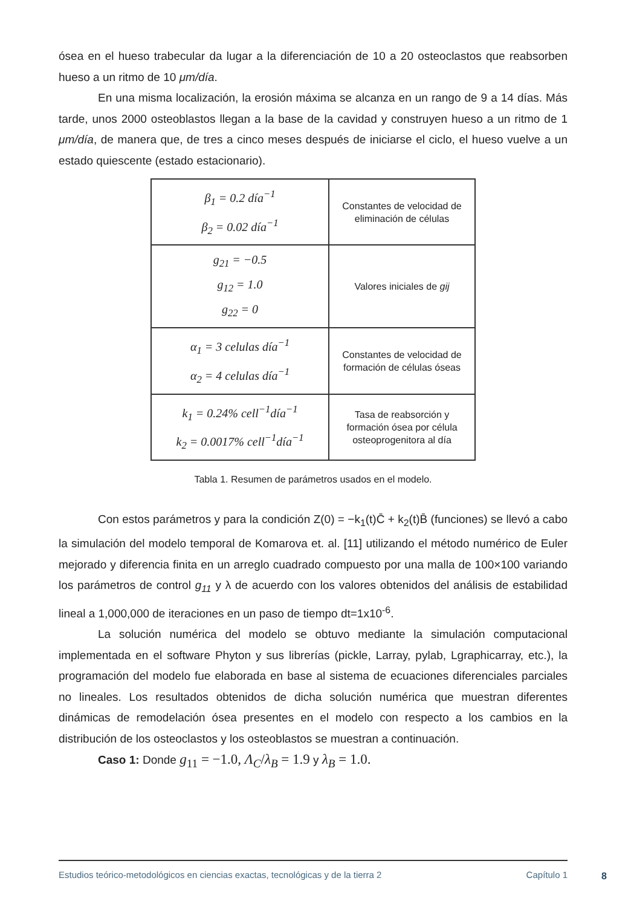ósea en el hueso trabecular da lugar a la diferenciación de 10 a 20 osteoclastos que reabsorben hueso a un ritmo de 10 μm/día.
En una misma localización, la erosión máxima se alcanza en un rango de 9 a 14 días. Más tarde, unos 2000 osteoblastos llegan a la base de la cavidad y construyen hueso a un ritmo de 1 μm/día, de manera que, de tres a cinco meses después de iniciarse el ciclo, el hueso vuelve a un estado quiescente (estado estacionario).
| β<sub>1</sub> = 0.2 día<sup>−1</sup> β<sub>2</sub> = 0.02 día<sup>−1</sup> | Constantes de velocidad de eliminación de células |
| g<sub>21</sub> = −0.5 g<sub>12</sub> = 1.0 g<sub>22</sub> = 0 | Valores iniciales de gij |
| α<sub>1</sub> = 3 celulas día<sup>−1</sup> α<sub>2</sub> = 4 celulas día<sup>−1</sup> | Constantes de velocidad de formación de células óseas |
| k<sub>1</sub> = 0.24% cell<sup>−1</sup>día<sup>−1</sup> k<sub>2</sub> = 0.0017% cell<sup>−1</sup>día<sup>−1</sup> | Tasa de reabsorción y formación ósea por célula osteoprogenitora al día |
Tabla 1. Resumen de parámetros usados en el modelo.
Con estos parámetros y para la condición Z(0) = −k<sub>1</sub>(t)C̄ + k<sub>2</sub>(t)B̄ (funciones) se llevó a cabo la simulación del modelo temporal de Komarova et. al. [11] utilizando el método numérico de Euler mejorado y diferencia finita en un arreglo cuadrado compuesto por una malla de 100×100 variando los parámetros de control g<sub>11</sub> y λ de acuerdo con los valores obtenidos del análisis de estabilidad lineal a 1,000,000 de iteraciones en un paso de tiempo dt=1x10<sup>-6</sup>.
La solución numérica del modelo se obtuvo mediante la simulación computacional implementada en el software Phyton y sus librerías (pickle, Larray, pylab, Lgraphicarray, etc.), la programación del modelo fue elaborada en base al sistema de ecuaciones diferenciales parciales no lineales. Los resultados obtenidos de dicha solución numérica que muestran diferentes dinámicas de remodelación ósea presentes en el modelo con respecto a los cambios en la distribución de los osteoclastos y los osteoblastos se muestran a continuación.
Caso 1: Donde g<sub>11</sub> = −1.0, Λ<sub>C</sub>/λ<sub>B</sub> = 1.9 y λ<sub>B</sub> = 1.0.
Estudios teórico-metodológicos en ciencias exactas, tecnológicas y de la tierra 2 Capítulo 1
8